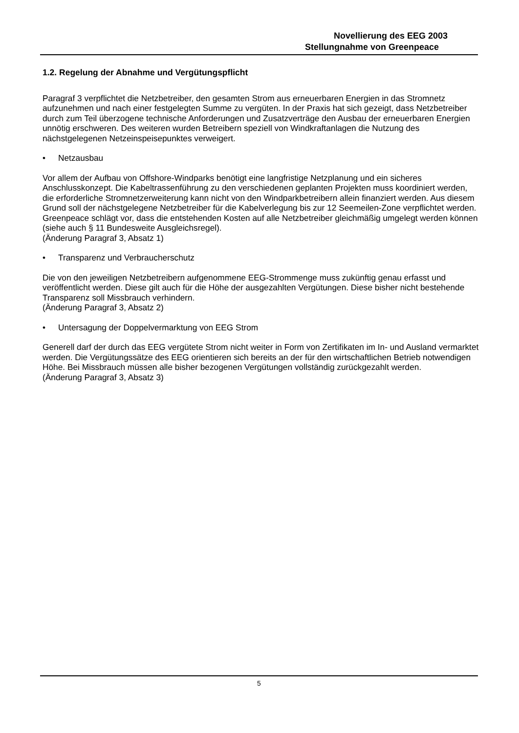Novellierung des EEG 2003
Stellungnahme von Greenpeace
1.2. Regelung der Abnahme und Vergütungspflicht
Paragraf 3 verpflichtet die Netzbetreiber, den gesamten Strom aus erneuerbaren Energien in das Stromnetz aufzunehmen und nach einer festgelegten Summe zu vergüten. In der Praxis hat sich gezeigt, dass Netzbetreiber durch zum Teil überzogene technische Anforderungen und Zusatzverträge den Ausbau der erneuerbaren Energien unnötig erschweren. Des weiteren wurden Betreibern speziell von Windkraftanlagen die Nutzung des nächstgelegenen Netzeinspeisepunktes verweigert.
• Netzausbau
Vor allem der Aufbau von Offshore-Windparks benötigt eine langfristige Netzplanung und ein sicheres Anschlusskonzept. Die Kabeltrassenführung zu den verschiedenen geplanten Projekten muss koordiniert werden, die erforderliche Stromnetzerweiterung kann nicht von den Windparkbetreibern allein finanziert werden. Aus diesem Grund soll der nächstgelegene Netzbetreiber für die Kabelverlegung bis zur 12 Seemeilen-Zone verpflichtet werden. Greenpeace schlägt vor, dass die entstehenden Kosten auf alle Netzbetreiber gleichmäßig umgelegt werden können (siehe auch § 11 Bundesweite Ausgleichsregel).
(Änderung Paragraf 3, Absatz 1)
• Transparenz und Verbraucherschutz
Die von den jeweiligen Netzbetreibern aufgenommene EEG-Strommenge muss zukünftig genau erfasst und veröffentlicht werden. Diese gilt auch für die Höhe der ausgezahlten Vergütungen. Diese bisher nicht bestehende Transparenz soll Missbrauch verhindern.
(Änderung Paragraf 3, Absatz 2)
• Untersagung der Doppelvermarktung von EEG Strom
Generell darf der durch das EEG vergütete Strom nicht weiter in Form von Zertifikaten im In- und Ausland vermarktet werden. Die Vergütungssätze des EEG orientieren sich bereits an der für den wirtschaftlichen Betrieb notwendigen Höhe. Bei Missbrauch müssen alle bisher bezogenen Vergütungen vollständig zurückgezahlt werden.
(Änderung Paragraf 3, Absatz 3)
5